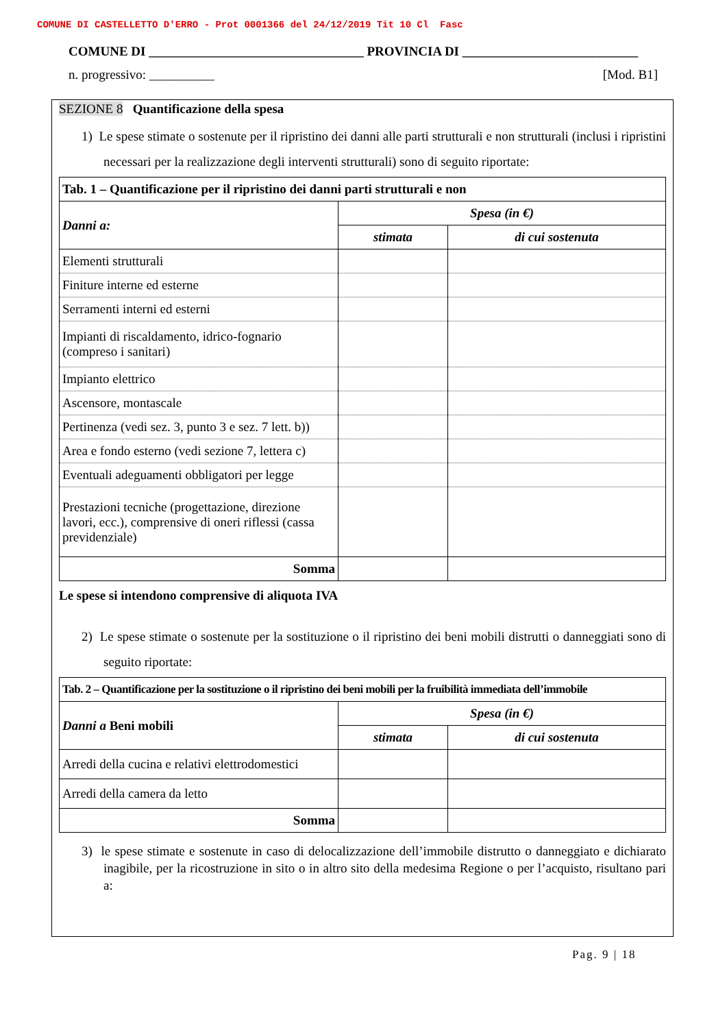COMUNE DI CASTELLETTO D'ERRO - Prot 0001366 del 24/12/2019 Tit 10 Cl Fasc
COMUNE DI _________________________________ PROVINCIA DI ___________________________
n. progressivo: __________ [Mod. B1]
SEZIONE 8 Quantificazione della spesa
1) Le spese stimate o sostenute per il ripristino dei danni alle parti strutturali e non strutturali (inclusi i ripristini necessari per la realizzazione degli interventi strutturali) sono di seguito riportate:
| Tab. 1 – Quantificazione per il ripristino dei danni parti strutturali e non | | |
| Danni a: | Spesa (in €) | |
| | stimata | di cui sostenuta |
| Elementi strutturali | | |
| Finiture interne ed esterne | | |
| Serramenti interni ed esterni | | |
| Impianti di riscaldamento, idrico-fognario (compreso i sanitari) | | |
| Impianto elettrico | | |
| Ascensore, montascale | | |
| Pertinenza (vedi sez. 3, punto 3 e sez. 7 lett. b)) | | |
| Area e fondo esterno (vedi sezione 7, lettera c) | | |
| Eventuali adeguamenti obbligatori per legge | | |
| Prestazioni tecniche (progettazione, direzione lavori, ecc.), comprensive di oneri riflessi (cassa previdenziale) | | |
| Somma | | |
Le spese si intendono comprensive di aliquota IVA
2) Le spese stimate o sostenute per la sostituzione o il ripristino dei beni mobili distrutti o danneggiati sono di seguito riportate:
| Tab. 2 – Quantificazione per la sostituzione o il ripristino dei beni mobili per la fruibilità immediata dell’immobile | | |
| Danni a Beni mobili | Spesa (in €) | |
| | stimata | di cui sostenuta |
| Arredi della cucina e relativi elettrodomestici | | |
| Arredi della camera da letto | | |
| Somma | | |
3) le spese stimate e sostenute in caso di delocalizzazione dell’immobile distrutto o danneggiato e dichiarato inagibile, per la ricostruzione in sito o in altro sito della medesima Regione o per l’acquisto, risultano pari a:
Pag. 9 | 18